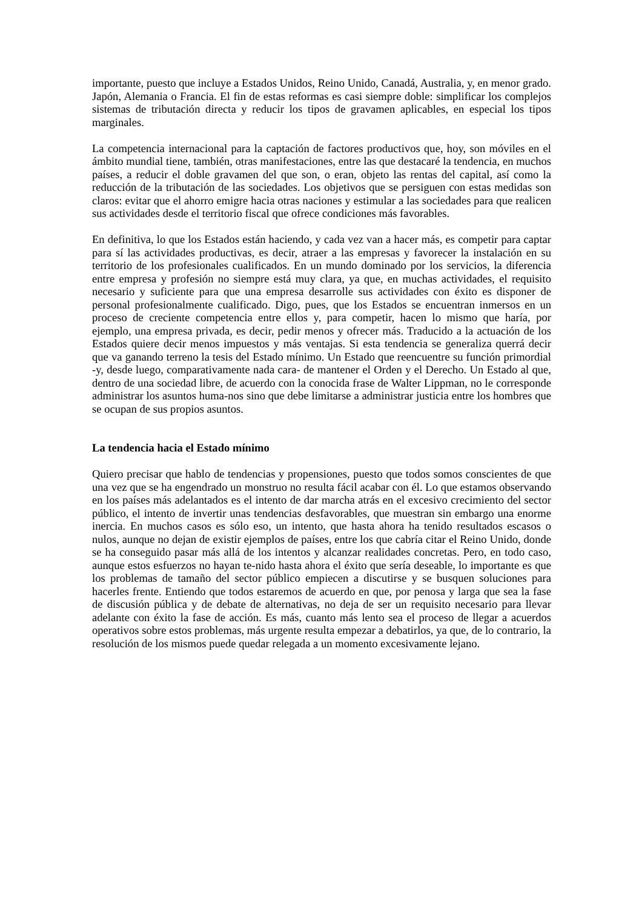importante, puesto que incluye a Estados Unidos, Reino Unido, Canadá, Australia, y, en menor grado. Japón, Alemania o Francia. El fin de estas reformas es casi siempre doble: simplificar los complejos sistemas de tributación directa y reducir los tipos de gravamen aplicables, en especial los tipos marginales.
La competencia internacional para la captación de factores productivos que, hoy, son móviles en el ámbito mundial tiene, también, otras manifestaciones, entre las que destacaré la tendencia, en muchos países, a reducir el doble gravamen del que son, o eran, objeto las rentas del capital, así como la reducción de la tributación de las sociedades. Los objetivos que se persiguen con estas medidas son claros: evitar que el ahorro emigre hacia otras naciones y estimular a las sociedades para que realicen sus actividades desde el territorio fiscal que ofrece condiciones más favorables.
En definitiva, lo que los Estados están haciendo, y cada vez van a hacer más, es competir para captar para sí las actividades productivas, es decir, atraer a las empresas y favorecer la instalación en su territorio de los profesionales cualificados. En un mundo dominado por los servicios, la diferencia entre empresa y profesión no siempre está muy clara, ya que, en muchas actividades, el requisito necesario y suficiente para que una empresa desarrolle sus actividades con éxito es disponer de personal profesionalmente cualificado. Digo, pues, que los Estados se encuentran inmersos en un proceso de creciente competencia entre ellos y, para competir, hacen lo mismo que haría, por ejemplo, una empresa privada, es decir, pedir menos y ofrecer más. Traducido a la actuación de los Estados quiere decir menos impuestos y más ventajas. Si esta tendencia se generaliza querrá decir que va ganando terreno la tesis del Estado mínimo. Un Estado que reencuentre su función primordial -y, desde luego, comparativamente nada cara- de mantener el Orden y el Derecho. Un Estado al que, dentro de una sociedad libre, de acuerdo con la conocida frase de Walter Lippman, no le corresponde administrar los asuntos huma-nos sino que debe limitarse a administrar justicia entre los hombres que se ocupan de sus propios asuntos.
La tendencia hacia el Estado mínimo
Quiero precisar que hablo de tendencias y propensiones, puesto que todos somos conscientes de que una vez que se ha engendrado un monstruo no resulta fácil acabar con él. Lo que estamos observando en los países más adelantados es el intento de dar marcha atrás en el excesivo crecimiento del sector público, el intento de invertir unas tendencias desfavorables, que muestran sin embargo una enorme inercia. En muchos casos es sólo eso, un intento, que hasta ahora ha tenido resultados escasos o nulos, aunque no dejan de existir ejemplos de países, entre los que cabría citar el Reino Unido, donde se ha conseguido pasar más allá de los intentos y alcanzar realidades concretas. Pero, en todo caso, aunque estos esfuerzos no hayan te-nido hasta ahora el éxito que sería deseable, lo importante es que los problemas de tamaño del sector público empiecen a discutirse y se busquen soluciones para hacerles frente. Entiendo que todos estaremos de acuerdo en que, por penosa y larga que sea la fase de discusión pública y de debate de alternativas, no deja de ser un requisito necesario para llevar adelante con éxito la fase de acción. Es más, cuanto más lento sea el proceso de llegar a acuerdos operativos sobre estos problemas, más urgente resulta empezar a debatirlos, ya que, de lo contrario, la resolución de los mismos puede quedar relegada a un momento excesivamente lejano.